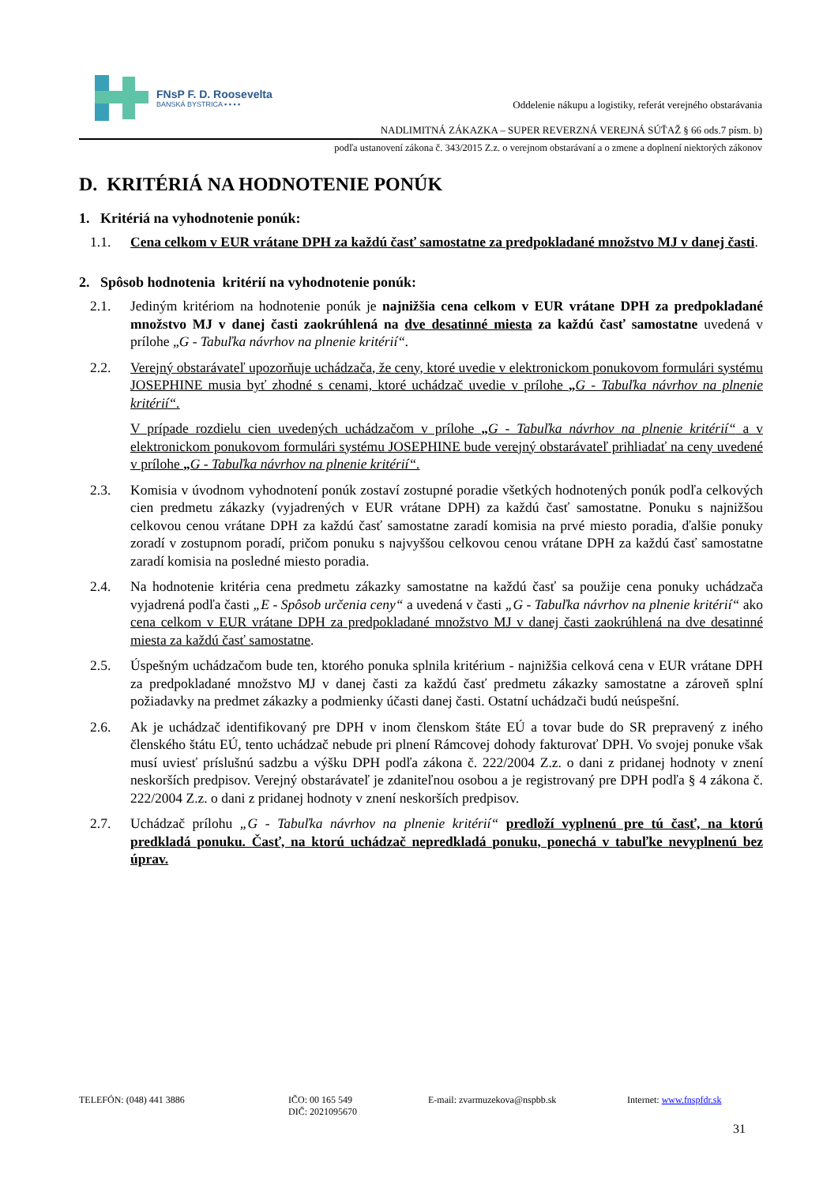FNsP F. D. Roosevelta
BANSKÁ BYSTRICA ▪ ▪ ▪ ▪
Oddelenie nákupu a logistiky, referát verejného obstarávania
NADLIMITNÁ ZÁKAZKA – SUPER REVERZNÁ VEREJNÁ SÚŤAŽ § 66 ods.7 písm. b)
podľa ustanovení zákona č. 343/2015 Z.z. o verejnom obstarávaní a o zmene a doplnení niektorých zákonov
D. KRITÉRIÁ NA HODNOTENIE PONÚK
1. Kritériá na vyhodnotenie ponúk:
1.1. Cena celkom v EUR vrátane DPH za každú časť samostatne za predpokladané množstvo MJ v danej časti.
2. Spôsob hodnotenia kritérií na vyhodnotenie ponúk:
2.1. Jediným kritériom na hodnotenie ponúk je najnižšia cena celkom v EUR vrátane DPH za predpokladané množstvo MJ v danej časti zaokrúhlená na dve desatinné miesta za každú časť samostatne uvedená v prílohe „G - Tabuľka návrhov na plnenie kritérií“.
2.2. Verejný obstarávateľ upozorňuje uchádzača, že ceny, ktoré uvedie v elektronickom ponukovom formulári systému JOSEPHINE musia byť zhodné s cenami, ktoré uchádzač uvedie v prílohe „G - Tabuľka návrhov na plnenie kritérií“.
V prípade rozdielu cien uvedených uchádzačom v prílohe „G - Tabuľka návrhov na plnenie kritérií“ a v elektronickom ponukovom formulári systému JOSEPHINE bude verejný obstarávateľ prihliadať na ceny uvedené v prílohe „G - Tabuľka návrhov na plnenie kritérií“.
2.3. Komisia v úvodnom vyhodnotení ponúk zostaví zostupné poradie všetkých hodnotených ponúk podľa celkových cien predmetu zákazky (vyjadrených v EUR vrátane DPH) za každú časť samostatne. Ponuku s najnižšou celkovou cenou vrátane DPH za každú časť samostatne zaradí komisia na prvé miesto poradia, ďalšie ponuky zoradí v zostupnom poradí, pričom ponuku s najvyššou celkovou cenou vrátane DPH za každú časť samostatne zaradí komisia na posledné miesto poradia.
2.4. Na hodnotenie kritéria cena predmetu zákazky samostatne na každú časť sa použije cena ponuky uchádzača vyjadrená podľa časti „E - Spôsob určenia ceny“ a uvedená v časti „G - Tabuľka návrhov na plnenie kritérií“ ako cena celkom v EUR vrátane DPH za predpokladané množstvo MJ v danej časti zaokrúhlená na dve desatinné miesta za každú časť samostatne.
2.5. Úspešným uchádzačom bude ten, ktorého ponuka splnila kritérium - najnižšia celková cena v EUR vrátane DPH za predpokladané množstvo MJ v danej časti za každú časť predmetu zákazky samostatne a zároveň splní požiadavky na predmet zákazky a podmienky účasti danej časti. Ostatní uchádzači budú neúspešní.
2.6. Ak je uchádzač identifikovaný pre DPH v inom členskom štáte EÚ a tovar bude do SR prepravený z iného členského štátu EÚ, tento uchádzač nebude pri plnení Rámcovej dohody fakturovať DPH. Vo svojej ponuke však musí uviesť príslušnú sadzbu a výšku DPH podľa zákona č. 222/2004 Z.z. o dani z pridanej hodnoty v znení neskorších predpisov. Verejný obstarávateľ je zdaniteľnou osobou a je registrovaný pre DPH podľa § 4 zákona č. 222/2004 Z.z. o dani z pridanej hodnoty v znení neskorších predpisov.
2.7. Uchádzač prílohu „G - Tabuľka návrhov na plnenie kritérií“ predloží vyplnenú pre tú časť, na ktorú predkladá ponuku. Časť, na ktorú uchádzač nepredkladá ponuku, ponechá v tabuľke nevyplnenú bez úprav.
TELEFÓN: (048) 441 3886 IČO: 00 165 549
DIČ: 2021095670
E-mail: zvarmuzekova@nspbb.sk Internet: www.fnspfdr.sk
31